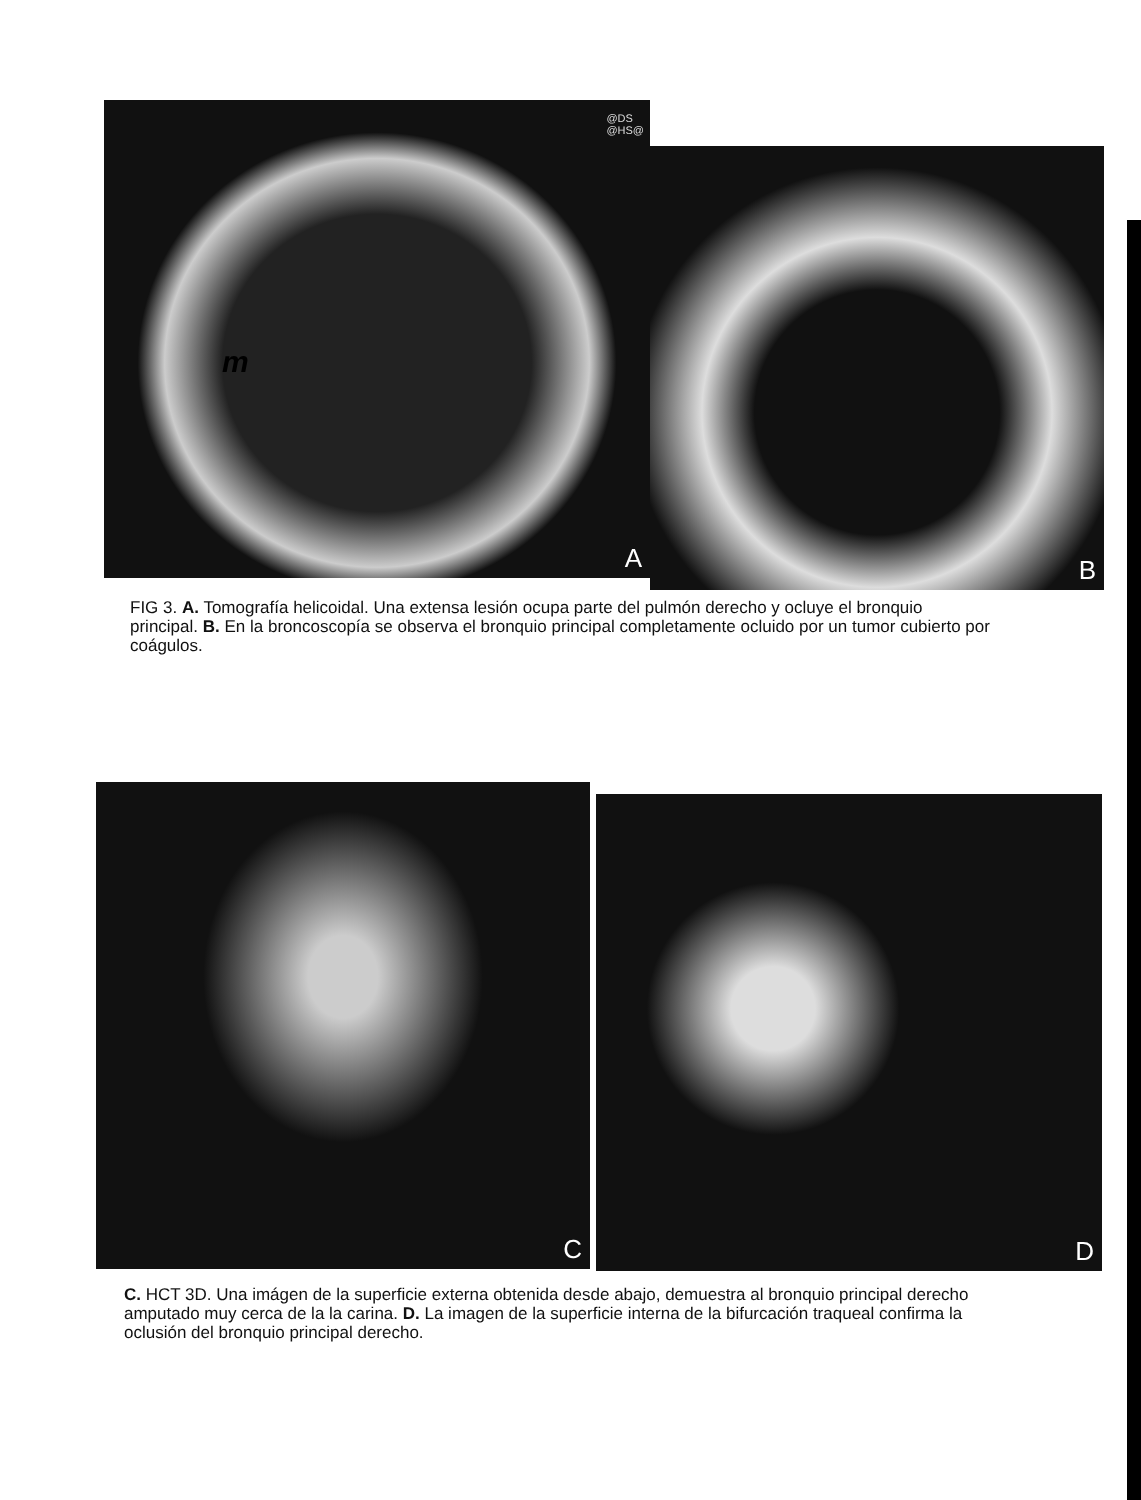@DS
@HS@
m
A
B
FIG 3. A. Tomografía helicoidal. Una extensa lesión ocupa parte del pulmón derecho y ocluye el bronquio principal. B. En la broncoscopía se observa el bronquio principal completamente ocluido por un tumor cubierto por coágulos.
C
D
C. HCT 3D. Una imágen de la superficie externa obtenida desde abajo, demuestra al bronquio principal derecho amputado muy cerca de la la carina. D. La imagen de la superficie interna de la bifurcación traqueal confirma la oclusión del bronquio principal derecho.